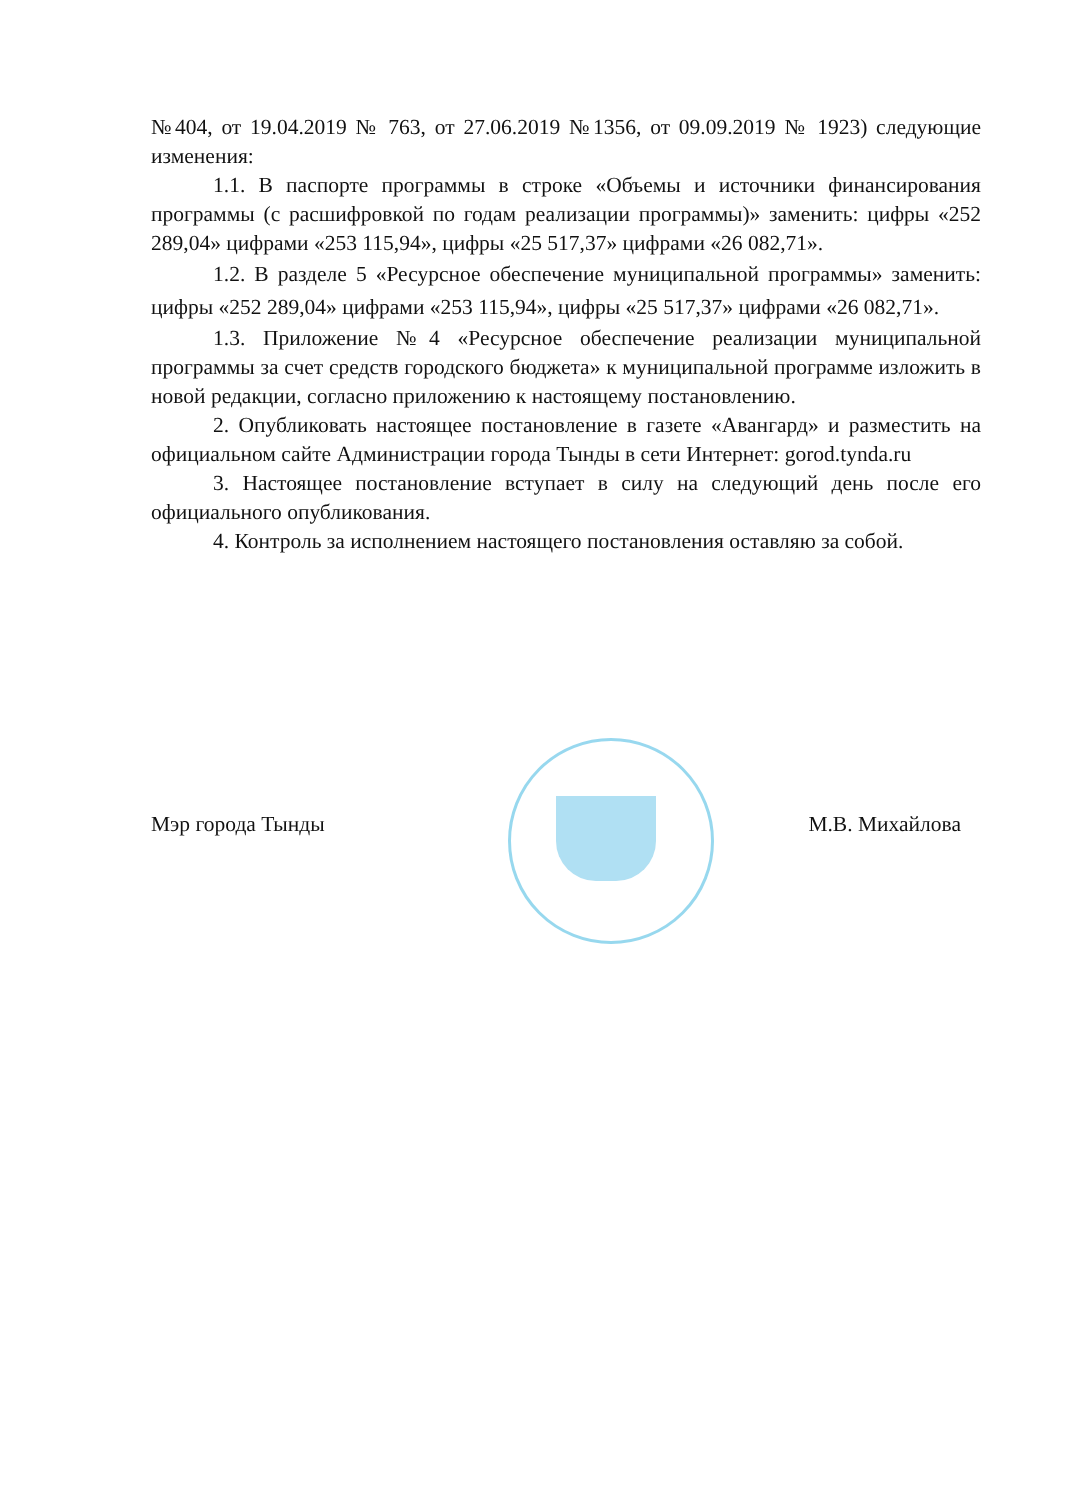№404, от 19.04.2019 № 763, от 27.06.2019 №1356, от 09.09.2019 № 1923) следующие изменения:
1.1. В паспорте программы в строке «Объемы и источники финансирования программы (с расшифровкой по годам реализации программы)» заменить: цифры «252 289,04» цифрами «253 115,94», цифры «25 517,37» цифрами «26 082,71».
1.2. В разделе 5 «Ресурсное обеспечение муниципальной программы» заменить: цифры «252 289,04» цифрами «253 115,94», цифры «25 517,37» цифрами «26 082,71».
1.3. Приложение №4 «Ресурсное обеспечение реализации муниципальной программы за счет средств городского бюджета» к муниципальной программе изложить в новой редакции, согласно приложению к настоящему постановлению.
2. Опубликовать настоящее постановление в газете «Авангард» и разместить на официальном сайте Администрации города Тынды в сети Интернет: gorod.tynda.ru
3. Настоящее постановление вступает в силу на следующий день после его официального опубликования.
4. Контроль за исполнением настоящего постановления оставляю за собой.
Мэр города Тынды М.В. Михайлова